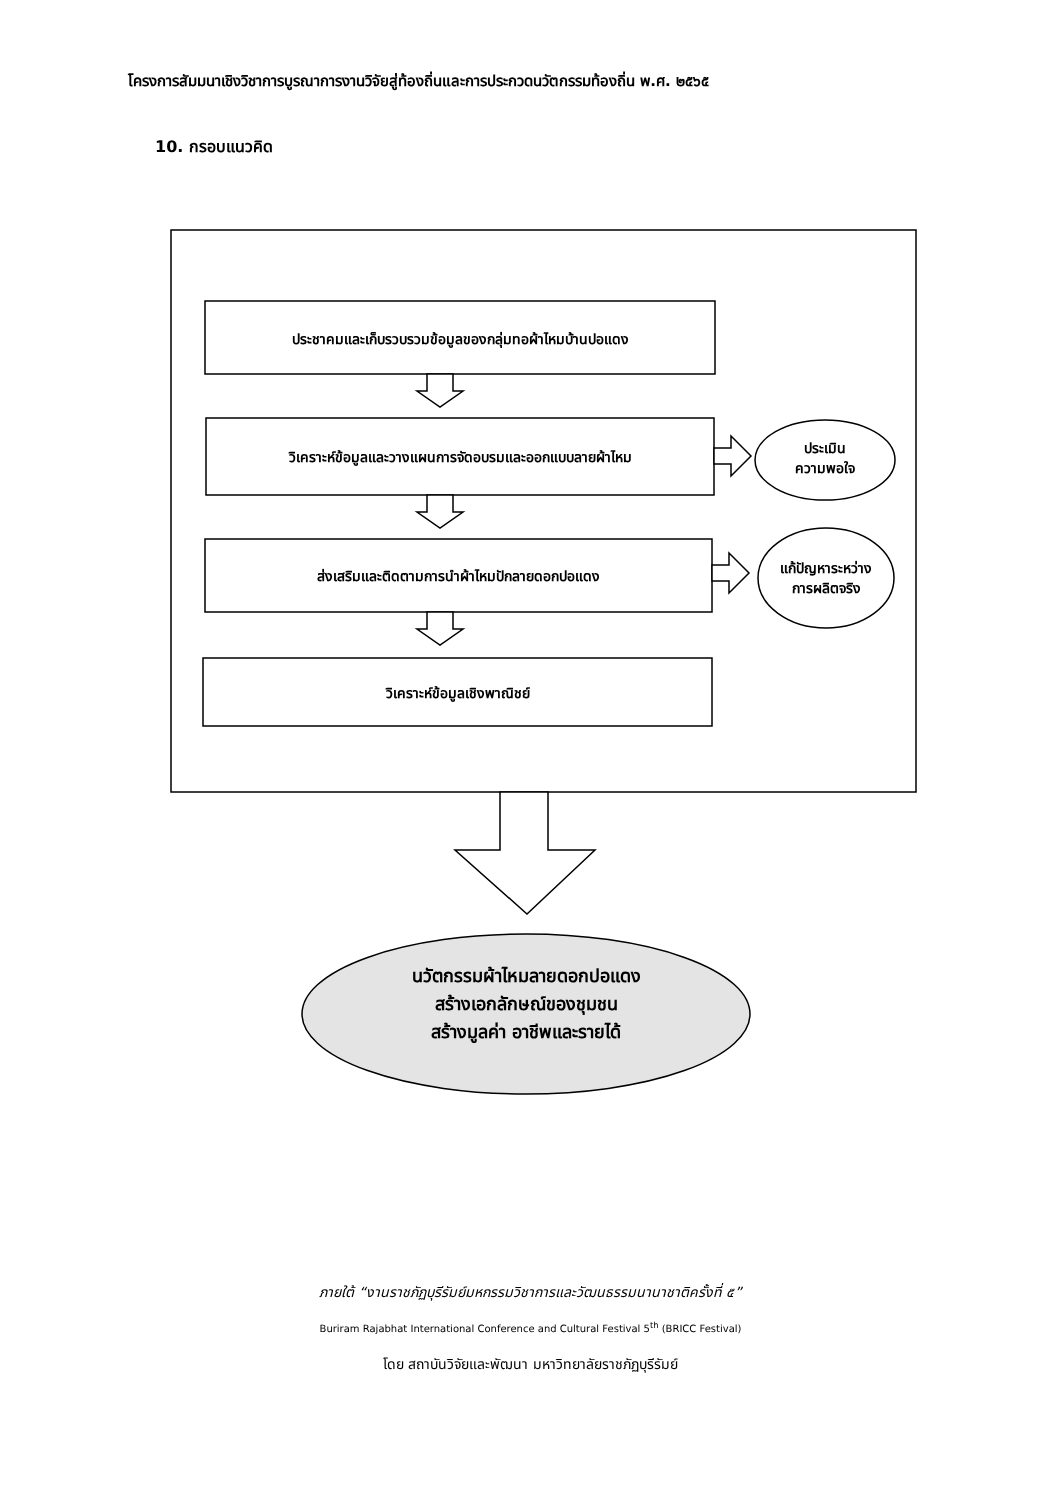โครงการสัมมนาเชิงวิชาการบูรณาการงานวิจัยสู่ท้องถิ่นและการประกวดนวัตกรรมท้องถิ่น พ.ศ. ๒๕๖๕
10. กรอบแนวคิด
ประชาคมและเก็บรวบรวมข้อมูลของกลุ่มทอผ้าไหมบ้านปอแดง
วิเคราะห์ข้อมูลและวางแผนการจัดอบรมและออกแบบลายผ้าไหม
ส่งเสริมและติดตามการนำผ้าไหมปักลายดอกปอแดง
วิเคราะห์ข้อมูลเชิงพาณิชย์
ประเมิน
ความพอใจ
แก้ปัญหาระหว่าง
การผลิตจริง
นวัตกรรมผ้าไหมลายดอกปอแดง
สร้างเอกลักษณ์ของชุมชน
สร้างมูลค่า อาชีพและรายได้
ภายใต้ “งานราชภัฏบุรีรัมย์มหกรรมวิชาการและวัฒนธรรมนานาชาติครั้งที่ ๕”
Buriram Rajabhat International Conference and Cultural Festival 5<sup>th</sup> (BRICC Festival)
โดย สถาบันวิจัยและพัฒนา มหาวิทยาลัยราชภัฏบุรีรัมย์